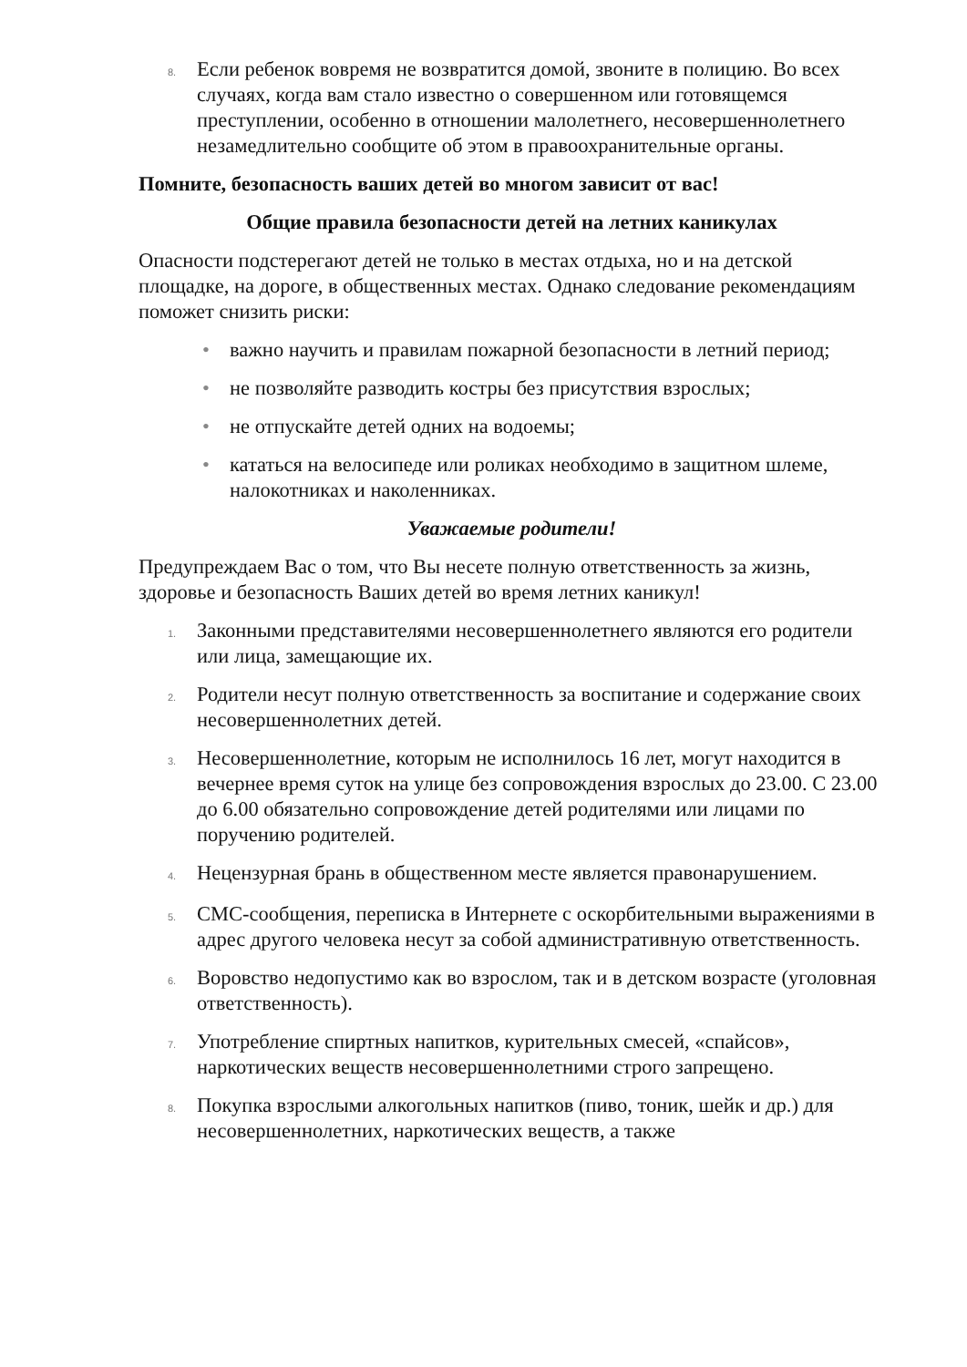8. Если ребенок вовремя не возвратится домой, звоните в полицию. Во всех случаях, когда вам стало известно о совершенном или готовящемся преступлении, особенно в отношении малолетнего, несовершеннолетнего незамедлительно сообщите об этом в правоохранительные органы.
Помните, безопасность ваших детей во многом зависит от вас!
Общие правила безопасности детей на летних каникулах
Опасности подстерегают детей не только в местах отдыха, но и на детской площадке, на дороге, в общественных местах. Однако следование рекомендациям поможет снизить риски:
• важно научить и правилам пожарной безопасности в летний период;
• не позволяйте разводить костры без присутствия взрослых;
• не отпускайте детей одних на водоемы;
• кататься на велосипеде или роликах необходимо в защитном шлеме, налокотниках и наколенниках.
Уважаемые родители!
Предупреждаем Вас о том, что Вы несете полную ответственность за жизнь, здоровье и безопасность Ваших детей во время летних каникул!
1. Законными представителями несовершеннолетнего являются его родители или лица, замещающие их.
2. Родители несут полную ответственность за воспитание и содержание своих несовершеннолетних детей.
3. Несовершеннолетние, которым не исполнилось 16 лет, могут находится в вечернее время суток на улице без сопровождения взрослых до 23.00. С 23.00 до 6.00 обязательно сопровождение детей родителями или лицами по поручению родителей.
4. Нецензурная брань в общественном месте является правонарушением.
5. СМС-сообщения, переписка в Интернете с оскорбительными выражениями в адрес другого человека несут за собой административную ответственность.
6. Воровство недопустимо как во взрослом, так и в детском возрасте (уголовная ответственность).
7. Употребление спиртных напитков, курительных смесей, «спайсов», наркотических веществ несовершеннолетними строго запрещено.
8. Покупка взрослыми алкогольных напитков (пиво, тоник, шейк и др.) для несовершеннолетних, наркотических веществ, а также